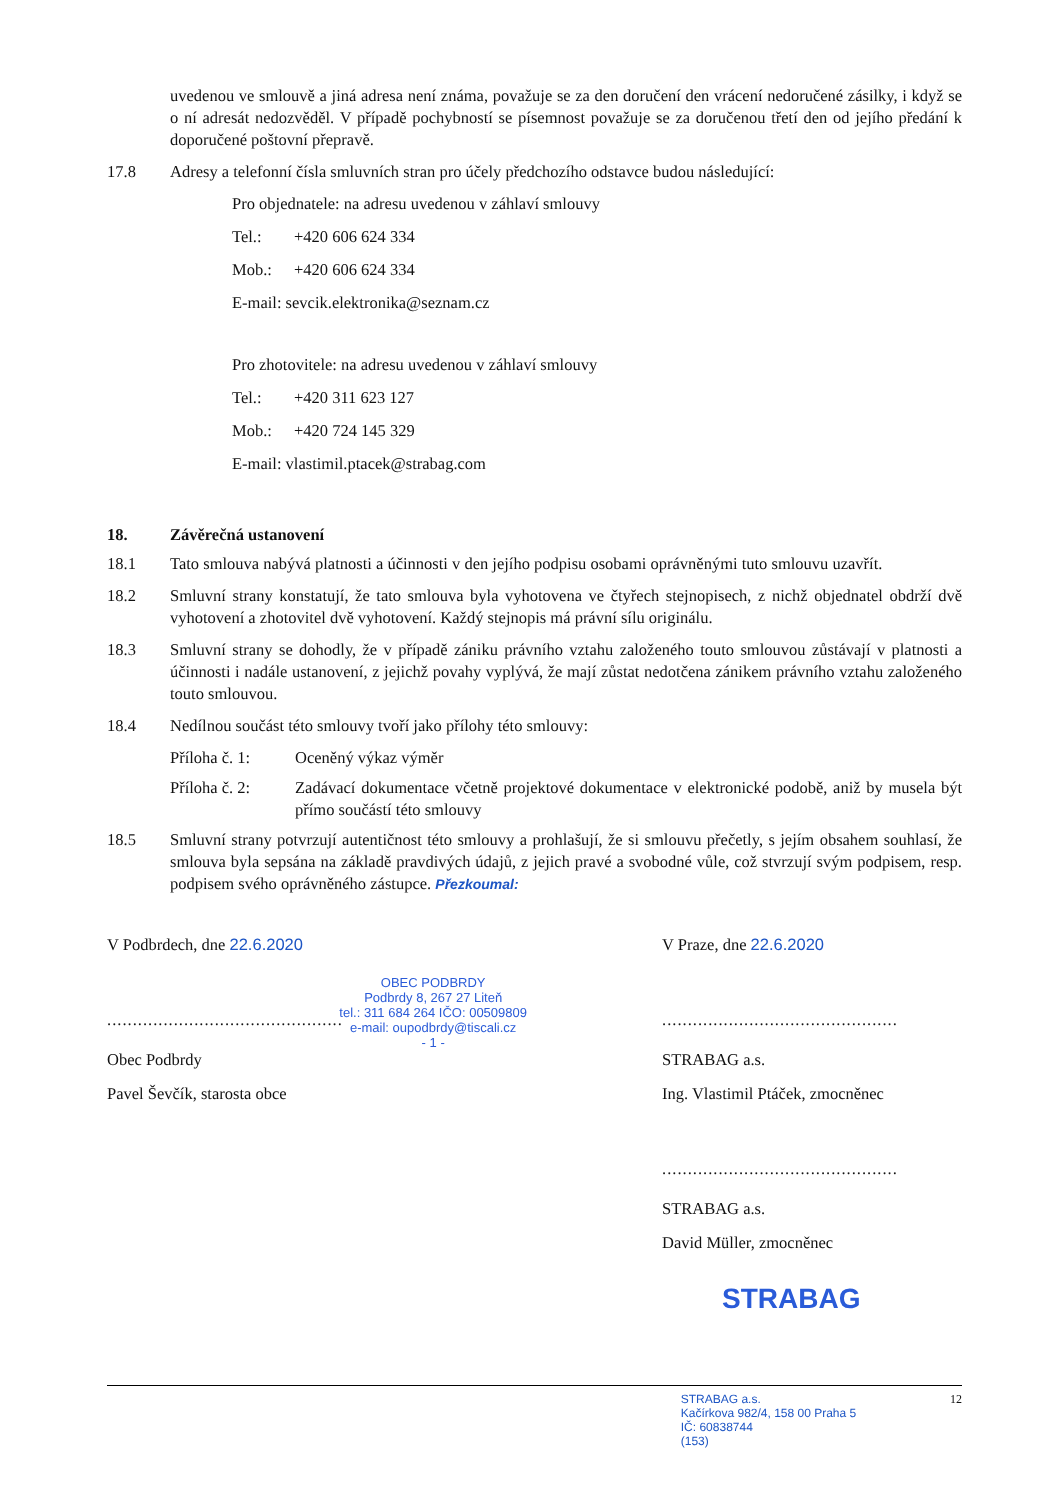uvedenou ve smlouvě a jiná adresa není známa, považuje se za den doručení den vrácení nedoručené zásilky, i když se o ní adresát nedozvěděl. V případě pochybností se písemnost považuje se za doručenou třetí den od jejího předání k doporučené poštovní přepravě.
17.8 Adresy a telefonní čísla smluvních stran pro účely předchozího odstavce budou následující:
Pro objednatele: na adresu uvedenou v záhlaví smlouvy
Tel.: +420 606 624 334
Mob.: +420 606 624 334
E-mail: sevcik.elektronika@seznam.cz
Pro zhotovitele: na adresu uvedenou v záhlaví smlouvy
Tel.: +420 311 623 127
Mob.: +420 724 145 329
E-mail: vlastimil.ptacek@strabag.com
18. Závěrečná ustanovení
18.1 Tato smlouva nabývá platnosti a účinnosti v den jejího podpisu osobami oprávněnými tuto smlouvu uzavřít.
18.2 Smluvní strany konstatují, že tato smlouva byla vyhotovena ve čtyřech stejnopisech, z nichž objednatel obdrží dvě vyhotovení a zhotovitel dvě vyhotovení. Každý stejnopis má právní sílu originálu.
18.3 Smluvní strany se dohodly, že v případě zániku právního vztahu založeného touto smlouvou zůstávají v platnosti a účinnosti i nadále ustanovení, z jejichž povahy vyplývá, že mají zůstat nedotčena zánikem právního vztahu založeného touto smlouvou.
18.4 Nedílnou součást této smlouvy tvoří jako přílohy této smlouvy:
Příloha č. 1:
Oceněný výkaz výměr
Příloha č. 2:
Zadávací dokumentace včetně projektové dokumentace v elektronické podobě, aniž by musela být přímo součástí této smlouvy
18.5 Smluvní strany potvrzují autentičnost této smlouvy a prohlašují, že si smlouvu přečetly, s jejím obsahem souhlasí, že smlouva byla sepsána na základě pravdivých údajů, z jejich pravé a svobodné vůle, což stvrzují svým podpisem, resp. podpisem svého oprávněného zástupce. Přezkoumal:
V Podbrdech, dne 22.6.2020
..............................................
OBEC PODBRDY
Podbrdy 8, 267 27 Liteň
tel.: 311 684 264 IČO: 00509809
e-mail: oupodbrdy@tiscali.cz
- 1 -
Obec Podbrdy
Pavel Ševčík, starosta obce
V Praze, dne 22.6.2020
..............................................
STRABAG a.s.
Ing. Vlastimil Ptáček, zmocněnec
..............................................
STRABAG a.s.
David Müller, zmocněnec
STRABAG
STRABAG a.s.
Kačírkova 982/4, 158 00 Praha 5
IČ: 60838744
(153) 12